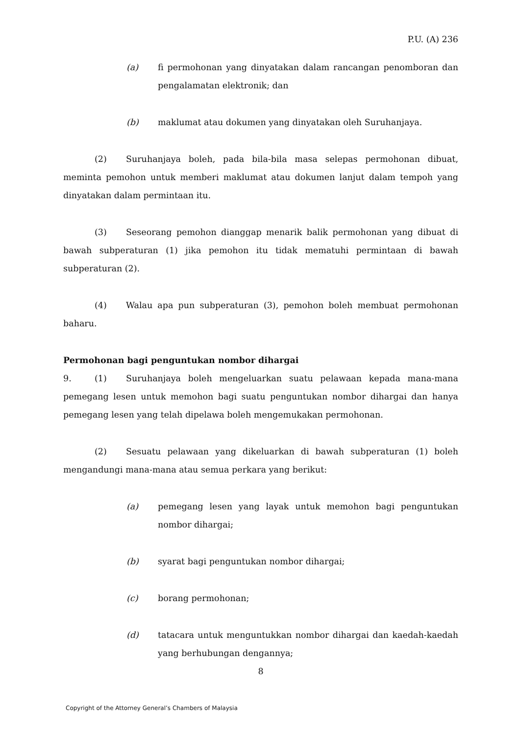P.U. (A) 236
(a) fi permohonan yang dinyatakan dalam rancangan penomboran dan pengalamatan elektronik; dan
(b) maklumat atau dokumen yang dinyatakan oleh Suruhanjaya.
(2) Suruhanjaya boleh, pada bila-bila masa selepas permohonan dibuat, meminta pemohon untuk memberi maklumat atau dokumen lanjut dalam tempoh yang dinyatakan dalam permintaan itu.
(3) Seseorang pemohon dianggap menarik balik permohonan yang dibuat di bawah subperaturan (1) jika pemohon itu tidak mematuhi permintaan di bawah subperaturan (2).
(4) Walau apa pun subperaturan (3), pemohon boleh membuat permohonan baharu.
Permohonan bagi penguntukan nombor dihargai
9. (1) Suruhanjaya boleh mengeluarkan suatu pelawaan kepada mana-mana pemegang lesen untuk memohon bagi suatu penguntukan nombor dihargai dan hanya pemegang lesen yang telah dipelawa boleh mengemukakan permohonan.
(2) Sesuatu pelawaan yang dikeluarkan di bawah subperaturan (1) boleh mengandungi mana-mana atau semua perkara yang berikut:
(a) pemegang lesen yang layak untuk memohon bagi penguntukan nombor dihargai;
(b) syarat bagi penguntukan nombor dihargai;
(c) borang permohonan;
(d) tatacara untuk menguntukkan nombor dihargai dan kaedah-kaedah yang berhubungan dengannya;
8
Copyright of the Attorney General’s Chambers of Malaysia